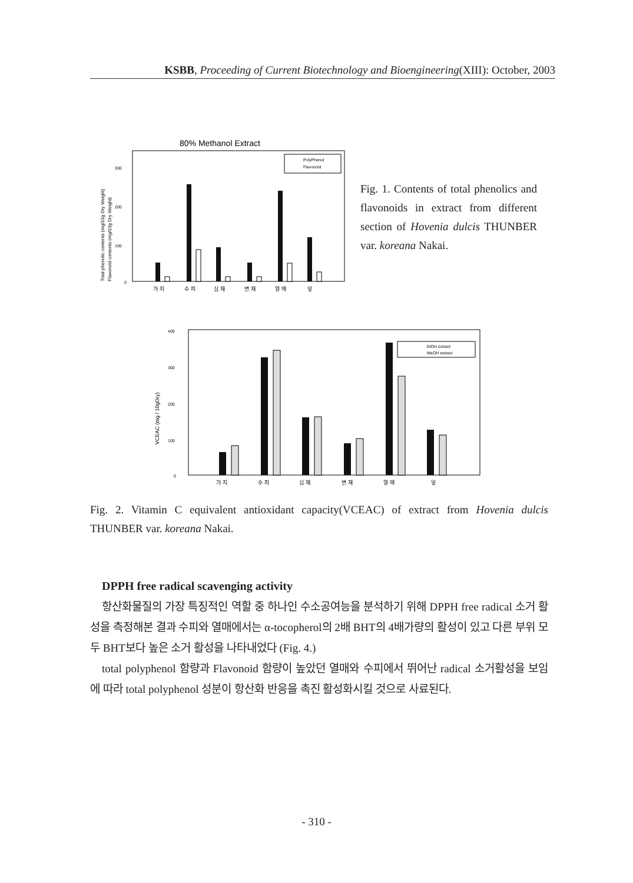KSBB, Proceeding of Current Biotechnology and Bioengineering(XIII): October, 2003
80% Methanol Extract
300
200
100
0
PolyPhenol
Flavonoid
가 지
수 피
심 재
변 재
열 매
잎
Total phenolic contents (mg/10g Dry Weight)
Flavonoid contents (mg/10g Dry Weight)
Fig. 1. Contents of total phenolics and flavonoids in extract from different section of Hovenia dulcis THUNBER var. koreana Nakai.
400
300
200
100
0
EtOH extract
MeOH extract
가 지
수 피
심 재
변 재
열 매
잎
VCEAC (mg / 10gDry)
Fig. 2. Vitamin C equivalent antioxidant capacity(VCEAC) of extract from Hovenia dulcis THUNBER var. koreana Nakai.
DPPH free radical scavenging activity
항산화물질의 가장 특징적인 역할 중 하나인 수소공여능을 분석하기 위해 DPPH free radical 소거 활성을 측정해본 결과 수피와 열매에서는 α-tocopherol의 2배 BHT의 4배가량의 활성이 있고 다른 부위 모두 BHT보다 높은 소거 활성을 나타내었다 (Fig. 4.)
total polyphenol 함량과 Flavonoid 함량이 높았던 열매와 수피에서 뛰어난 radical 소거활성을 보임에 따라 total polyphenol 성분이 항산화 반응을 촉진 활성화시킬 것으로 사료된다.
- 310 -